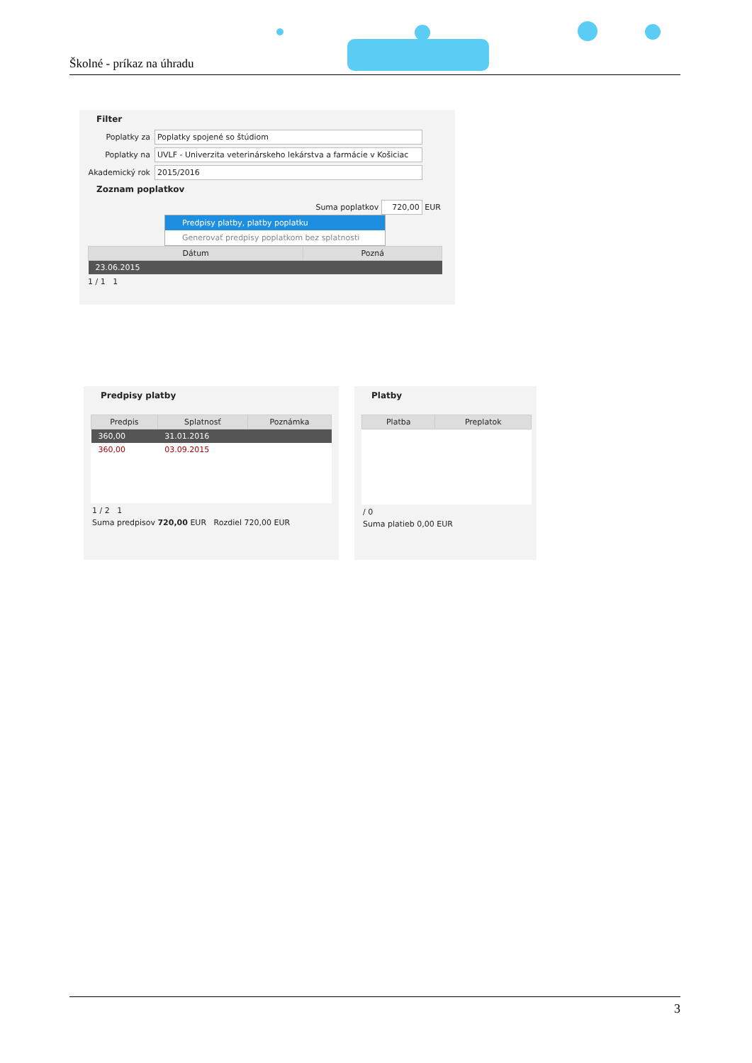Školné - príkaz na úhradu
Filter
Poplatky za Poplatky spojené so štúdiom
Poplatky na UVLF - Univerzita veterinárskeho lekárstva a farmácie v Košiciac
Akademický rok 2015/2016
Zoznam poplatkov
Suma poplatkov 720,00 EUR
Predpisy platby, platby poplatku
Generovať predpisy poplatkom bez splatnosti
| Dátum | Pozná |
| --- | --- |
| 23.06.2015 | |
1 / 1 1
Predpisy platby
| Predpis | Splatnosť | Poznámka |
| --- | --- | --- |
| 360,00 | 31.01.2016 | |
| 360,00 | 03.09.2015 | |
1 / 2 1
Suma predpisov 720,00 EUR Rozdiel 720,00 EUR
Platby
| Platba | Preplatok |
| --- | --- |
/ 0
Suma platieb 0,00 EUR
3